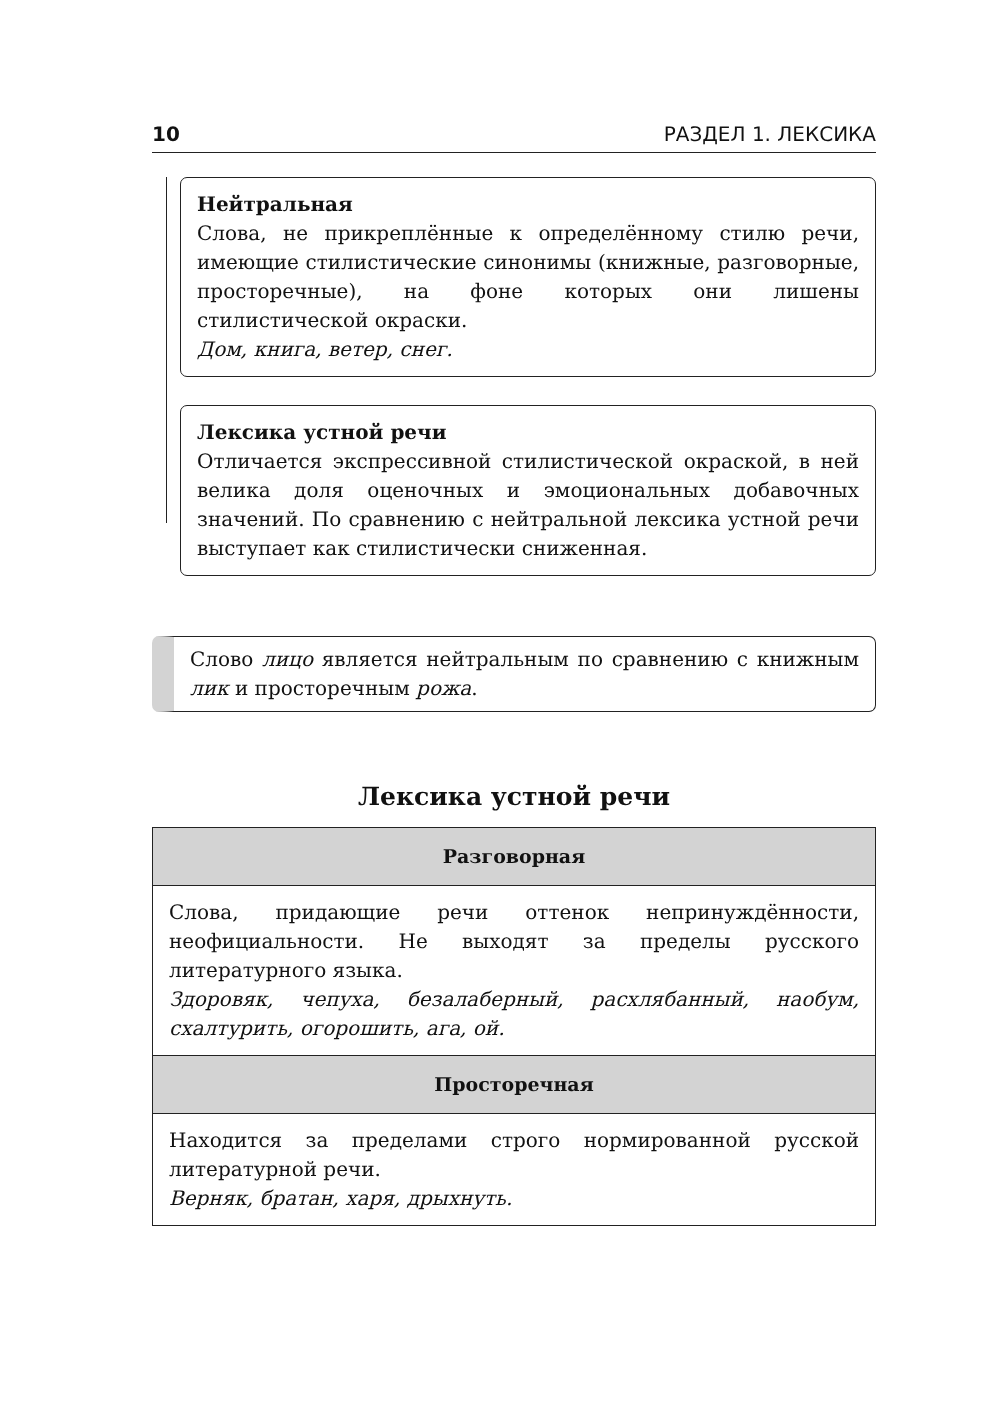10 РАЗДЕЛ 1. ЛЕКСИКА
Нейтральная
Слова, не прикреплённые к определённому стилю речи, имеющие стилистические синонимы (книжные, разговорные, просторечные), на фоне которых они лишены стилистической окраски.
Дом, книга, ветер, снег.
Лексика устной речи
Отличается экспрессивной стилистической окраской, в ней велика доля оценочных и эмоциональных добавочных значений. По сравнению с нейтральной лексика устной речи выступает как стилистически сниженная.
Слово лицо является нейтральным по сравнению с книжным лик и просторечным рожа.
Лексика устной речи
| Разговорная |
| --- |
| Слова, придающие речи оттенок непринуждённости, неофициальности. Не выходят за пределы русского литературного языка. Здоровяк, чепуха, безалаберный, расхлябанный, наобум, схалтурить, огорошить, ага, ой. |
| Просторечная |
| Находится за пределами строго нормированной русской литературной речи. Верняк, братан, харя, дрыхнуть. |